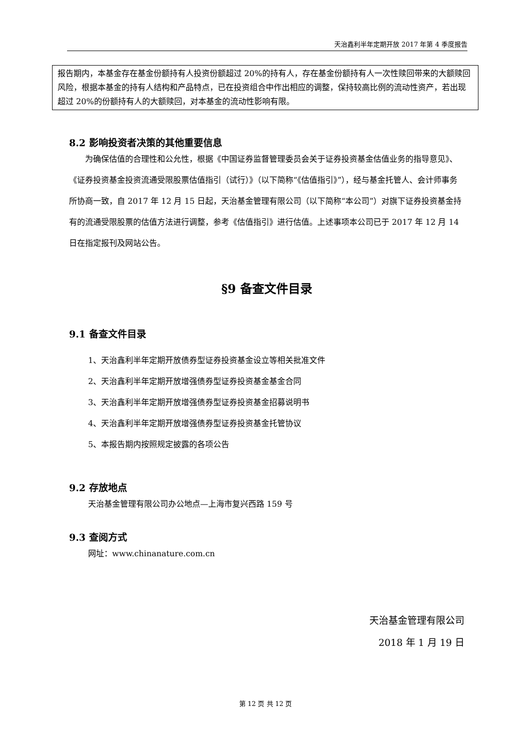天治鑫利半年定期开放 2017 年第 4 季度报告
报告期内，本基金存在基金份额持有人投资份额超过 20%的持有人，存在基金份额持有人一次性赎回带来的大额赎回风险，根据本基金的持有人结构和产品特点，已在投资组合中作出相应的调整，保持较高比例的流动性资产，若出现超过 20%的份额持有人的大额赎回，对本基金的流动性影响有限。
8.2 影响投资者决策的其他重要信息
为确保估值的合理性和公允性，根据《中国证券监督管理委员会关于证券投资基金估值业务的指导意见》、《证券投资基金投资流通受限股票估值指引（试行）》（以下简称“《估值指引》”），经与基金托管人、会计师事务所协商一致，自 2017 年 12 月 15 日起，天治基金管理有限公司（以下简称“本公司”）对旗下证券投资基金持有的流通受限股票的估值方法进行调整，参考《估值指引》进行估值。上述事项本公司已于 2017 年 12 月 14 日在指定报刊及网站公告。
§9 备查文件目录
9.1 备查文件目录
1、天治鑫利半年定期开放债券型证券投资基金设立等相关批准文件
2、天治鑫利半年定期开放增强债券型证券投资基金基金合同
3、天治鑫利半年定期开放增强债券型证券投资基金招募说明书
4、天治鑫利半年定期开放增强债券型证券投资基金托管协议
5、本报告期内按照规定披露的各项公告
9.2 存放地点
天治基金管理有限公司办公地点—上海市复兴西路 159 号
9.3 查阅方式
网址：www.chinanature.com.cn
天治基金管理有限公司
2018 年 1 月 19 日
第 12 页 共 12 页